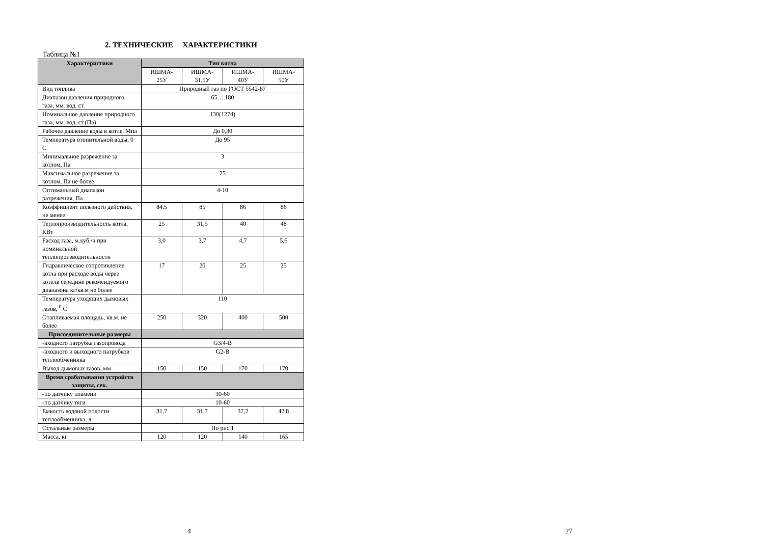2. ТЕХНИЧЕСКИЕ ХАРАКТЕРИСТИКИ
Таблица №1
| Характеристики | Тип котла | | | |
| --- | --- | --- | --- | --- |
| | ИШМА- 25У | ИШМА- 31,5У | ИШМА- 40У | ИШМА- 50У |
| Вид топлива | Природный газ по ГОСТ 5542-87 | | | |
| Диапазон давления природного газа, мм. вод. ст. | 65….180 | | | |
| Номинальное давление природного газа, мм. вод. ст.(Па) | 130(1274) | | | |
| Рабочее давление воды в котле, Мпа | До 0,30 | | | |
| Температура отопительной воды, 0 С | До 95 | | | |
| Минимальное разрежение за котлом, Па | 3 | | | |
| Максимальное разрежение за котлом, Па не более | 25 | | | |
| Оптимальный диапазон разрежения, Па | 4-10 | | | |
| Коэффициент полезного действия, не менее | 84,5 | 85 | 86 | 86 |
| Теплопроизводительность котла, КВт | 25 | 31,5 | 40 | 48 |
| Расход газа, м.куб./ч при номинальной теплопроизводительности | 3,0 | 3,7 | 4,7 | 5,6 |
| Гидравлическое сопротивление котла при расходе воды через котелв середине рекомендуемого диапазона кг/кв.м не более | 17 | 20 | 25 | 25 |
| Температура уходящих дымовых газов, <sup>0</sup> С | 110 | | | |
| Отапливаемая площадь, кв.м. не более | 250 | 320 | 400 | 500 |
| Присоединительные размеры | | | | |
| -входного патрубка газопровода | G3/4-B | | | |
| -входного и выходного патрубков теплообменника | G2-B | | | |
| Выход дымовых газов, мм | 150 | 150 | 170 | 170 |
| Время срабатывания устройств защиты, сек. | | | | |
| -по датчику пламени | 30-60 | | | |
| -по датчику тяги | 10-60 | | | |
| Емкость водяной полости теплообменника, л. | 31,7 | 31,7 | 37,2 | 42,8 |
| Остальные размеры | По рис.1 | | | |
| Масса, кг | 120 | 120 | 140 | 165 |
4 27